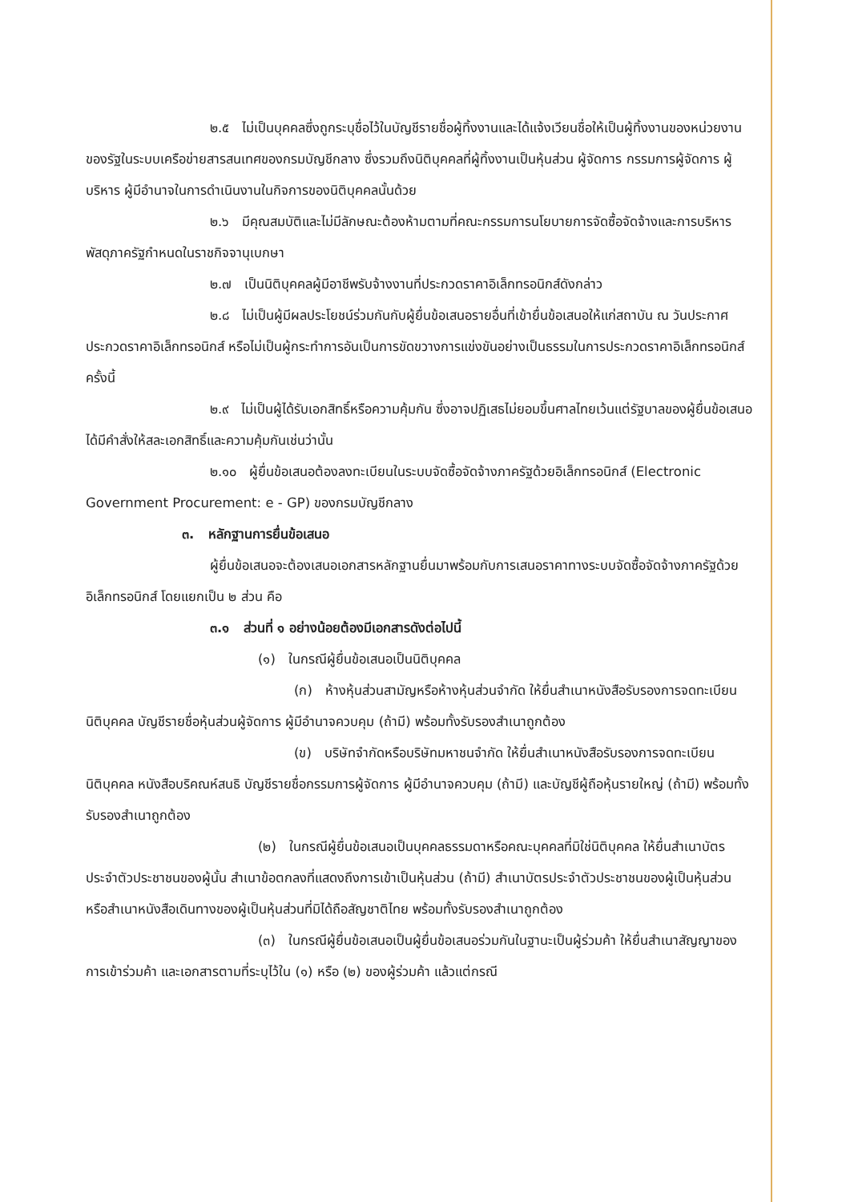๒.๕ ไม่เป็นบุคคลซึ่งถูกระบุชื่อไว้ในบัญชีรายชื่อผู้ทิ้งงานและได้แจ้งเวียนชื่อให้เป็นผู้ทิ้งงานของหน่วยงานของรัฐในระบบเครือข่ายสารสนเทศของกรมบัญชีกลาง ซึ่งรวมถึงนิติบุคคลที่ผู้ทิ้งงานเป็นหุ้นส่วน ผู้จัดการ กรรมการผู้จัดการ ผู้บริหาร ผู้มีอำนาจในการดำเนินงานในกิจการของนิติบุคคลนั้นด้วย
๒.๖ มีคุณสมบัติและไม่มีลักษณะต้องห้ามตามที่คณะกรรมการนโยบายการจัดซื้อจัดจ้างและการบริหารพัสดุภาครัฐกำหนดในราชกิจจานุเบกษา
๒.๗ เป็นนิติบุคคลผู้มีอาชีพรับจ้างงานที่ประกวดราคาอิเล็กทรอนิกส์ดังกล่าว
๒.๘ ไม่เป็นผู้มีผลประโยชน์ร่วมกันกับผู้ยื่นข้อเสนอรายอื่นที่เข้ายื่นข้อเสนอให้แก่สถาบัน ณ วันประกาศประกวดราคาอิเล็กทรอนิกส์ หรือไม่เป็นผู้กระทำการอันเป็นการขัดขวางการแข่งขันอย่างเป็นธรรมในการประกวดราคาอิเล็กทรอนิกส์ครั้งนี้
๒.๙ ไม่เป็นผู้ได้รับเอกสิทธิ์หรือความคุ้มกัน ซึ่งอาจปฏิเสธไม่ยอมขึ้นศาลไทยเว้นแต่รัฐบาลของผู้ยื่นข้อเสนอได้มีคำสั่งให้สละเอกสิทธิ์และความคุ้มกันเช่นว่านั้น
๒.๑๐ ผู้ยื่นข้อเสนอต้องลงทะเบียนในระบบจัดซื้อจัดจ้างภาครัฐด้วยอิเล็กทรอนิกส์ (Electronic Government Procurement: e - GP) ของกรมบัญชีกลาง
๓. หลักฐานการยื่นข้อเสนอ
ผู้ยื่นข้อเสนอจะต้องเสนอเอกสารหลักฐานยื่นมาพร้อมกับการเสนอราคาทางระบบจัดซื้อจัดจ้างภาครัฐด้วยอิเล็กทรอนิกส์ โดยแยกเป็น ๒ ส่วน คือ
๓.๑ ส่วนที่ ๑ อย่างน้อยต้องมีเอกสารดังต่อไปนี้
(๑) ในกรณีผู้ยื่นข้อเสนอเป็นนิติบุคคล
(ก) ห้างหุ้นส่วนสามัญหรือห้างหุ้นส่วนจำกัด ให้ยื่นสำเนาหนังสือรับรองการจดทะเบียนนิติบุคคล บัญชีรายชื่อหุ้นส่วนผู้จัดการ ผู้มีอำนาจควบคุม (ถ้ามี) พร้อมทั้งรับรองสำเนาถูกต้อง
(ข) บริษัทจำกัดหรือบริษัทมหาชนจำกัด ให้ยื่นสำเนาหนังสือรับรองการจดทะเบียนนิติบุคคล หนังสือบริคณห์สนธิ บัญชีรายชื่อกรรมการผู้จัดการ ผู้มีอำนาจควบคุม (ถ้ามี) และบัญชีผู้ถือหุ้นรายใหญ่ (ถ้ามี) พร้อมทั้งรับรองสำเนาถูกต้อง
(๒) ในกรณีผู้ยื่นข้อเสนอเป็นบุคคลธรรมดาหรือคณะบุคคลที่มิใช่นิติบุคคล ให้ยื่นสำเนาบัตรประจำตัวประชาชนของผู้นั้น สำเนาข้อตกลงที่แสดงถึงการเข้าเป็นหุ้นส่วน (ถ้ามี) สำเนาบัตรประจำตัวประชาชนของผู้เป็นหุ้นส่วน หรือสำเนาหนังสือเดินทางของผู้เป็นหุ้นส่วนที่มิได้ถือสัญชาติไทย พร้อมทั้งรับรองสำเนาถูกต้อง
(๓) ในกรณีผู้ยื่นข้อเสนอเป็นผู้ยื่นข้อเสนอร่วมกันในฐานะเป็นผู้ร่วมค้า ให้ยื่นสำเนาสัญญาของการเข้าร่วมค้า และเอกสารตามที่ระบุไว้ใน (๑) หรือ (๒) ของผู้ร่วมค้า แล้วแต่กรณี